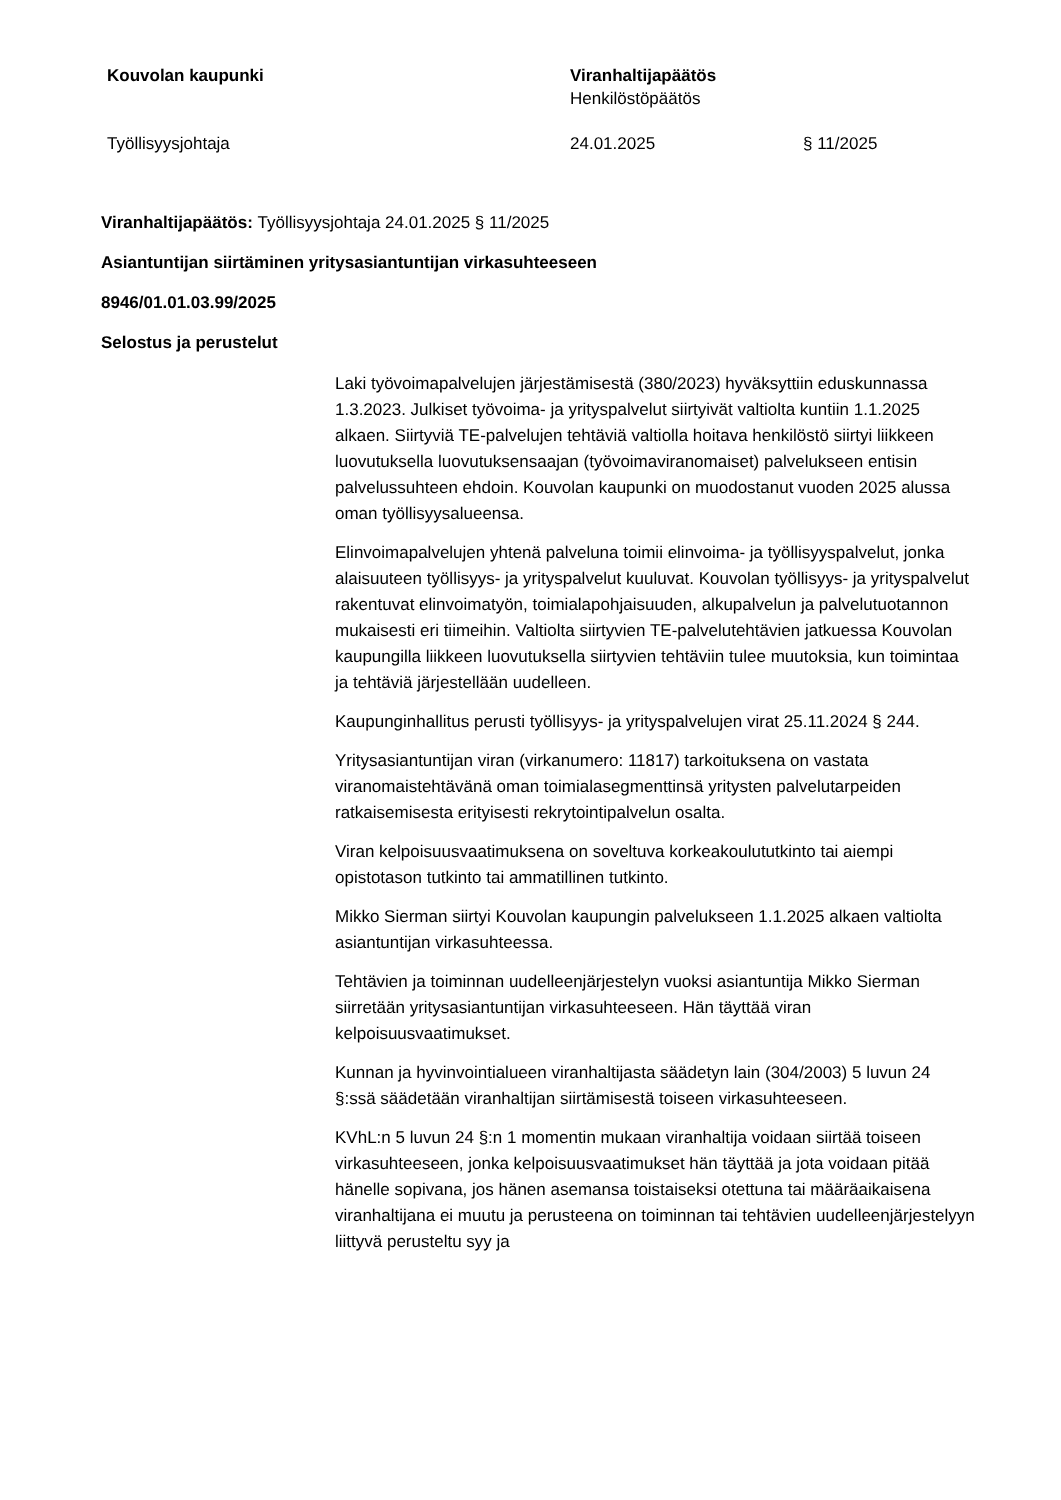Kouvolan kaupunki
Viranhaltijapäätös
Henkilöstöpäätös
Työllisyysjohtaja
24.01.2025
§ 11/2025
Viranhaltijapäätös: Työllisyysjohtaja 24.01.2025 § 11/2025
Asiantuntijan siirtäminen yritysasiantuntijan virkasuhteeseen
8946/01.01.03.99/2025
Selostus ja perustelut
Laki työvoimapalvelujen järjestämisestä (380/2023) hyväksyttiin eduskunnassa 1.3.2023. Julkiset työvoima- ja yrityspalvelut siirtyivät valtiolta kuntiin 1.1.2025 alkaen. Siirtyviä TE-palvelujen tehtäviä valtiolla hoitava henkilöstö siirtyi liikkeen luovutuksella luovutuksensaajan (työvoimaviranomaiset) palvelukseen entisin palvelussuhteen ehdoin. Kouvolan kaupunki on muodostanut vuoden 2025 alussa oman työllisyysalueensa.
Elinvoimapalvelujen yhtenä palveluna toimii elinvoima- ja työllisyyspalvelut, jonka alaisuuteen työllisyys- ja yrityspalvelut kuuluvat. Kouvolan työllisyys- ja yrityspalvelut rakentuvat elinvoimatyön, toimialapohjaisuuden, alkupalvelun ja palvelutuotannon mukaisesti eri tiimeihin. Valtiolta siirtyvien TE-palvelutehtävien jatkuessa Kouvolan kaupungilla liikkeen luovutuksella siirtyvien tehtäviin tulee muutoksia, kun toimintaa ja tehtäviä järjestellään uudelleen.
Kaupunginhallitus perusti työllisyys- ja yrityspalvelujen virat 25.11.2024 § 244.
Yritysasiantuntijan viran (virkanumero: 11817) tarkoituksena on vastata viranomaistehtävänä oman toimialasegmenttinsä yritysten palvelutarpeiden ratkaisemisesta erityisesti rekrytointipalvelun osalta.
Viran kelpoisuusvaatimuksena on soveltuva korkeakoulututkinto tai aiempi opistotason tutkinto tai ammatillinen tutkinto.
Mikko Sierman siirtyi Kouvolan kaupungin palvelukseen 1.1.2025 alkaen valtiolta asiantuntijan virkasuhteessa.
Tehtävien ja toiminnan uudelleenjärjestelyn vuoksi asiantuntija Mikko Sierman siirretään yritysasiantuntijan virkasuhteeseen. Hän täyttää viran kelpoisuusvaatimukset.
Kunnan ja hyvinvointialueen viranhaltijasta säädetyn lain (304/2003) 5 luvun 24 §:ssä säädetään viranhaltijan siirtämisestä toiseen virkasuhteeseen.
KVhL:n 5 luvun 24 §:n 1 momentin mukaan viranhaltija voidaan siirtää toiseen virkasuhteeseen, jonka kelpoisuusvaatimukset hän täyttää ja jota voidaan pitää hänelle sopivana, jos hänen asemansa toistaiseksi otettuna tai määräaikaisena viranhaltijana ei muutu ja perusteena on toiminnan tai tehtävien uudelleenjärjestelyyn liittyvä perusteltu syy ja